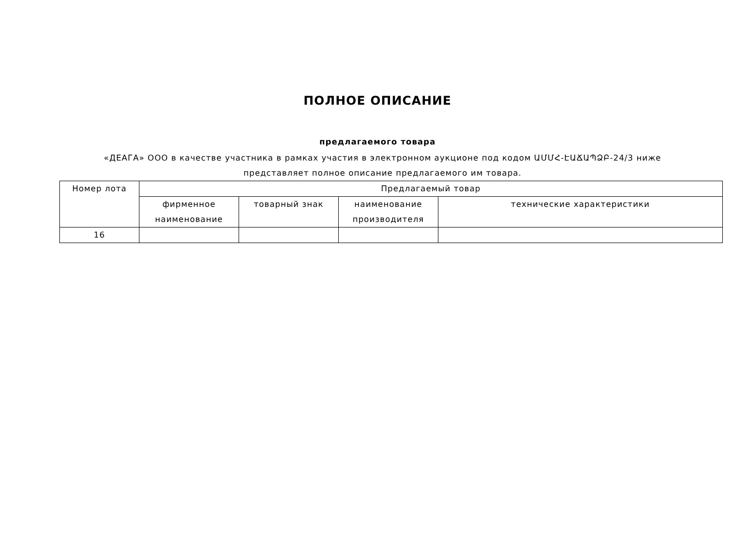ПОЛНОЕ ОПИСАНИЕ
предлагаемого товара
«ДЕАГА» ООО в качестве участника в рамках участия в электронном аукционе под кодом ԱՄՄՀ-ԷԱՃԱՊՁԲ-24/3 ниже представляет полное описание предлагаемого им товара.
| Номер лота | Предлагаемый товар | | | |
| --- | --- | --- | --- | --- |
| | фирменное наименование | товарный знак | наименование производителя | технические характеристики |
| 16 | | | | |